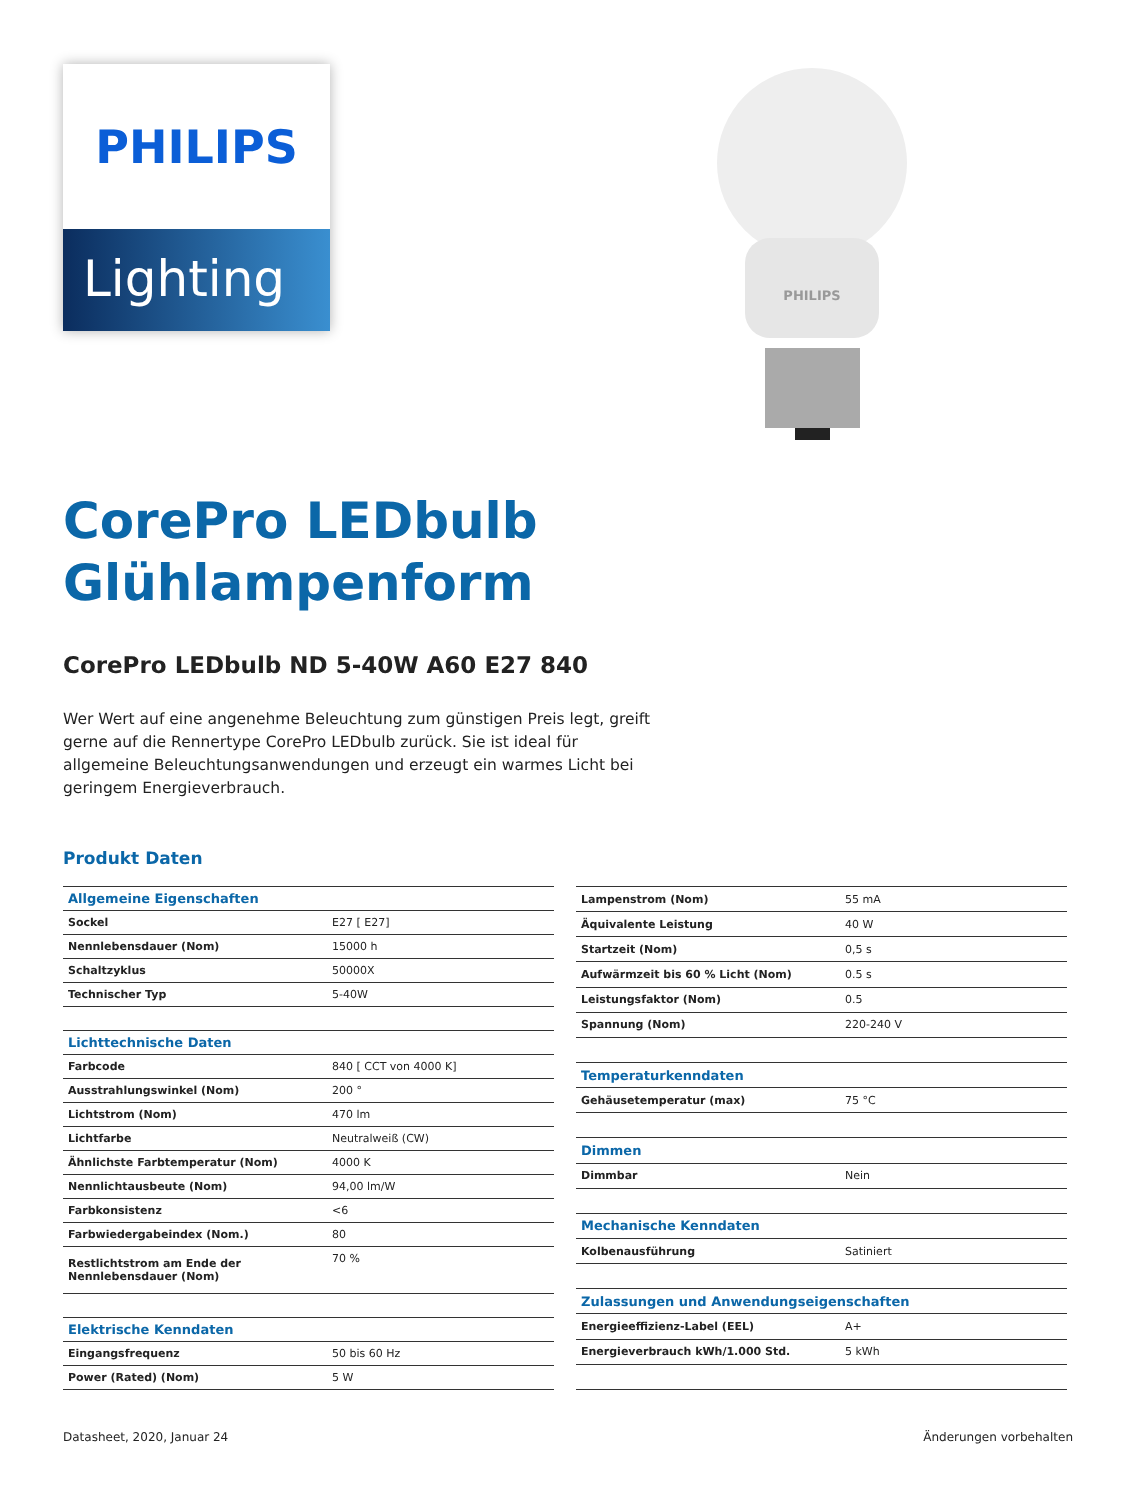PHILIPS
Lighting
PHILIPS
CorePro LEDbulb
Glühlampenform
CorePro LEDbulb ND 5-40W A60 E27 840
Wer Wert auf eine angenehme Beleuchtung zum günstigen Preis legt, greift gerne auf die Rennertype CorePro LEDbulb zurück. Sie ist ideal für allgemeine Beleuchtungsanwendungen und erzeugt ein warmes Licht bei geringem Energieverbrauch.
Produkt Daten
| Allgemeine Eigenschaften | |
| Sockel | E27 [ E27] |
| Nennlebensdauer (Nom) | 15000 h |
| Schaltzyklus | 50000X |
| Technischer Typ | 5-40W |
| Lichttechnische Daten | |
| Farbcode | 840 [ CCT von 4000 K] |
| Ausstrahlungswinkel (Nom) | 200 ° |
| Lichtstrom (Nom) | 470 lm |
| Lichtfarbe | Neutralweiß (CW) |
| Ähnlichste Farbtemperatur (Nom) | 4000 K |
| Nennlichtausbeute (Nom) | 94,00 lm/W |
| Farbkonsistenz | <6 |
| Farbwiedergabeindex (Nom.) | 80 |
| Restlichtstrom am Ende der Nennlebensdauer (Nom) | 70 % |
| Elektrische Kenndaten | |
| Eingangsfrequenz | 50 bis 60 Hz |
| Power (Rated) (Nom) | 5 W |
| Lampenstrom (Nom) | 55 mA |
| Äquivalente Leistung | 40 W |
| Startzeit (Nom) | 0,5 s |
| Aufwärmzeit bis 60 % Licht (Nom) | 0.5 s |
| Leistungsfaktor (Nom) | 0.5 |
| Spannung (Nom) | 220-240 V |
| Temperaturkenndaten | |
| Gehäusetemperatur (max) | 75 °C |
| Dimmen | |
| Dimmbar | Nein |
| Mechanische Kenndaten | |
| Kolbenausführung | Satiniert |
| Zulassungen und Anwendungseigenschaften | |
| Energieeffizienz-Label (EEL) | A+ |
| Energieverbrauch kWh/1.000 Std. | 5 kWh |
Datasheet, 2020, Januar 24 Änderungen vorbehalten